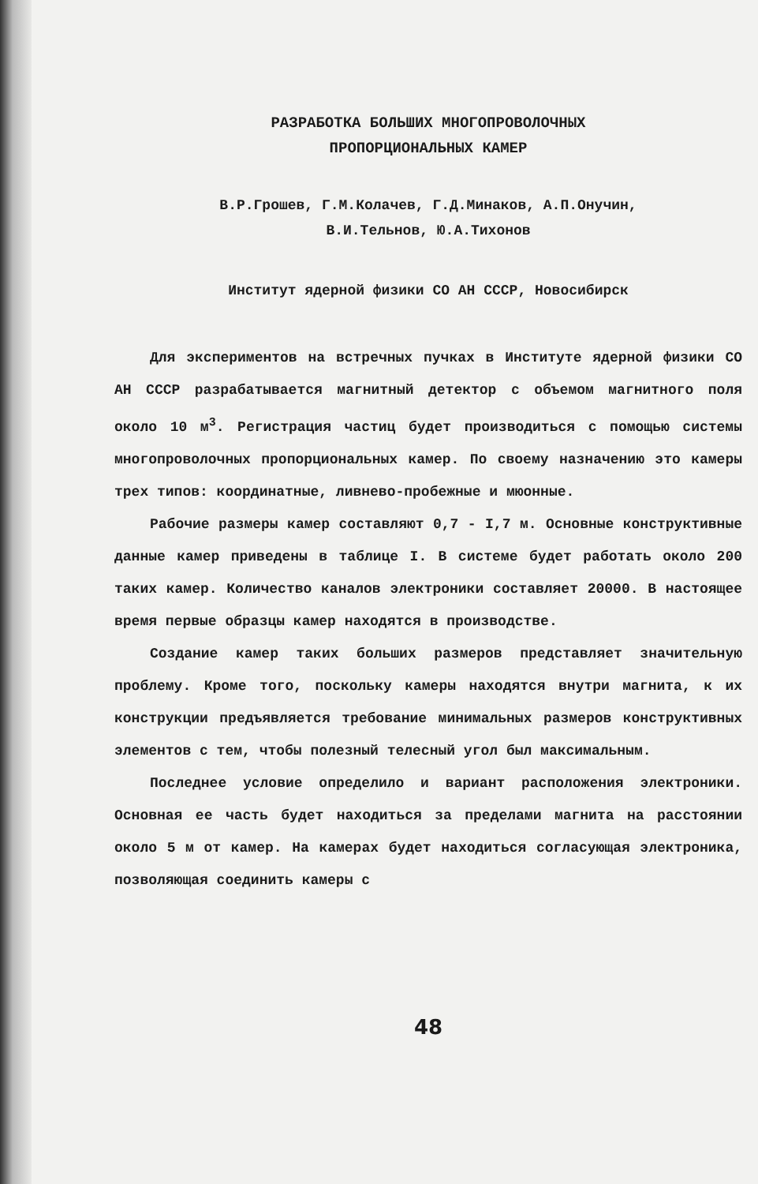РАЗРАБОТКА БОЛЬШИХ МНОГОПРОВОЛОЧНЫХ
ПРОПОРЦИОНАЛЬНЫХ КАМЕР
В.Р.Грошев, Г.М.Колачев, Г.Д.Минаков, А.П.Онучин,
В.И.Тельнов, Ю.А.Тихонов
Институт ядерной физики СО АН СССР, Новосибирск
Для экспериментов на встречных пучках в Институте ядерной физики СО АН СССР разрабатывается магнитный детектор с объемом магнитного поля около 10 м<sup>3</sup>. Регистрация частиц будет производиться с помощью системы многопроволочных пропорциональных камер. По своему назначению это камеры трех типов: координатные, ливнево-пробежные и мюонные.
Рабочие размеры камер составляют 0,7 - I,7 м. Основные конструктивные данные камер приведены в таблице I. В системе будет работать около 200 таких камер. Количество каналов электроники составляет 20000. В настоящее время первые образцы камер находятся в производстве.
Создание камер таких больших размеров представляет значительную проблему. Кроме того, поскольку камеры находятся внутри магнита, к их конструкции предъявляется требование минимальных размеров конструктивных элементов с тем, чтобы полезный телесный угол был максимальным.
Последнее условие определило и вариант расположения электроники. Основная ее часть будет находиться за пределами магнита на расстоянии около 5 м от камер. На камерах будет находиться согласующая электроника, позволяющая соединить камеры с
48